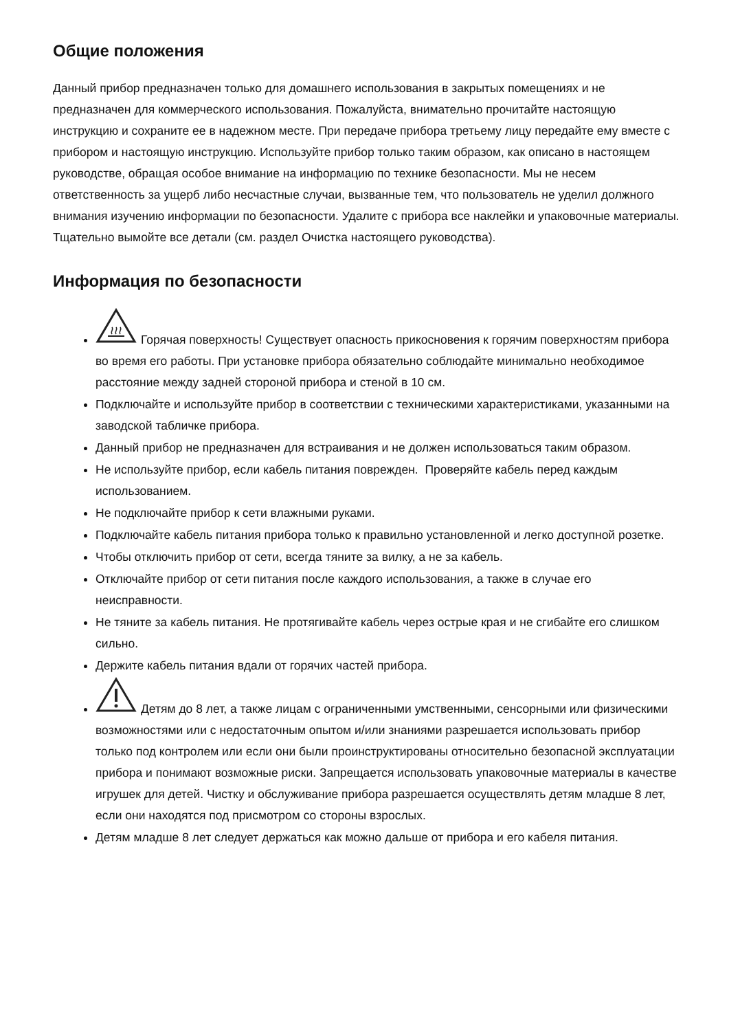Общие положения
Данный прибор предназначен только для домашнего использования в закрытых помещениях и не предназначен для коммерческого использования. Пожалуйста, внимательно прочитайте настоящую инструкцию и сохраните ее в надежном месте. При передаче прибора третьему лицу передайте ему вместе с прибором и настоящую инструкцию. Используйте прибор только таким образом, как описано в настоящем руководстве, обращая особое внимание на информацию по технике безопасности. Мы не несем ответственность за ущерб либо несчастные случаи, вызванные тем, что пользователь не уделил должного внимания изучению информации по безопасности. Удалите с прибора все наклейки и упаковочные материалы. Тщательно вымойте все детали (см. раздел Очистка настоящего руководства).
Информация по безопасности
Горячая поверхность! Существует опасность прикосновения к горячим поверхностям прибора во время его работы. При установке прибора обязательно соблюдайте минимально необходимое расстояние между задней стороной прибора и стеной в 10 см.
Подключайте и используйте прибор в соответствии с техническими характеристиками, указанными на заводской табличке прибора.
Данный прибор не предназначен для встраивания и не должен использоваться таким образом.
Не используйте прибор, если кабель питания поврежден. Проверяйте кабель перед каждым использованием.
Не подключайте прибор к сети влажными руками.
Подключайте кабель питания прибора только к правильно установленной и легко доступной розетке.
Чтобы отключить прибор от сети, всегда тяните за вилку, а не за кабель.
Отключайте прибор от сети питания после каждого использования, а также в случае его неисправности.
Не тяните за кабель питания. Не протягивайте кабель через острые края и не сгибайте его слишком сильно.
Держите кабель питания вдали от горячих частей прибора.
Детям до 8 лет, а также лицам с ограниченными умственными, сенсорными или физическими возможностями или с недостаточным опытом и/или знаниями разрешается использовать прибор только под контролем или если они были проинструктированы относительно безопасной эксплуатации прибора и понимают возможные риски. Запрещается использовать упаковочные материалы в качестве игрушек для детей. Чистку и обслуживание прибора разрешается осуществлять детям младше 8 лет, если они находятся под присмотром со стороны взрослых.
Детям младше 8 лет следует держаться как можно дальше от прибора и его кабеля питания.